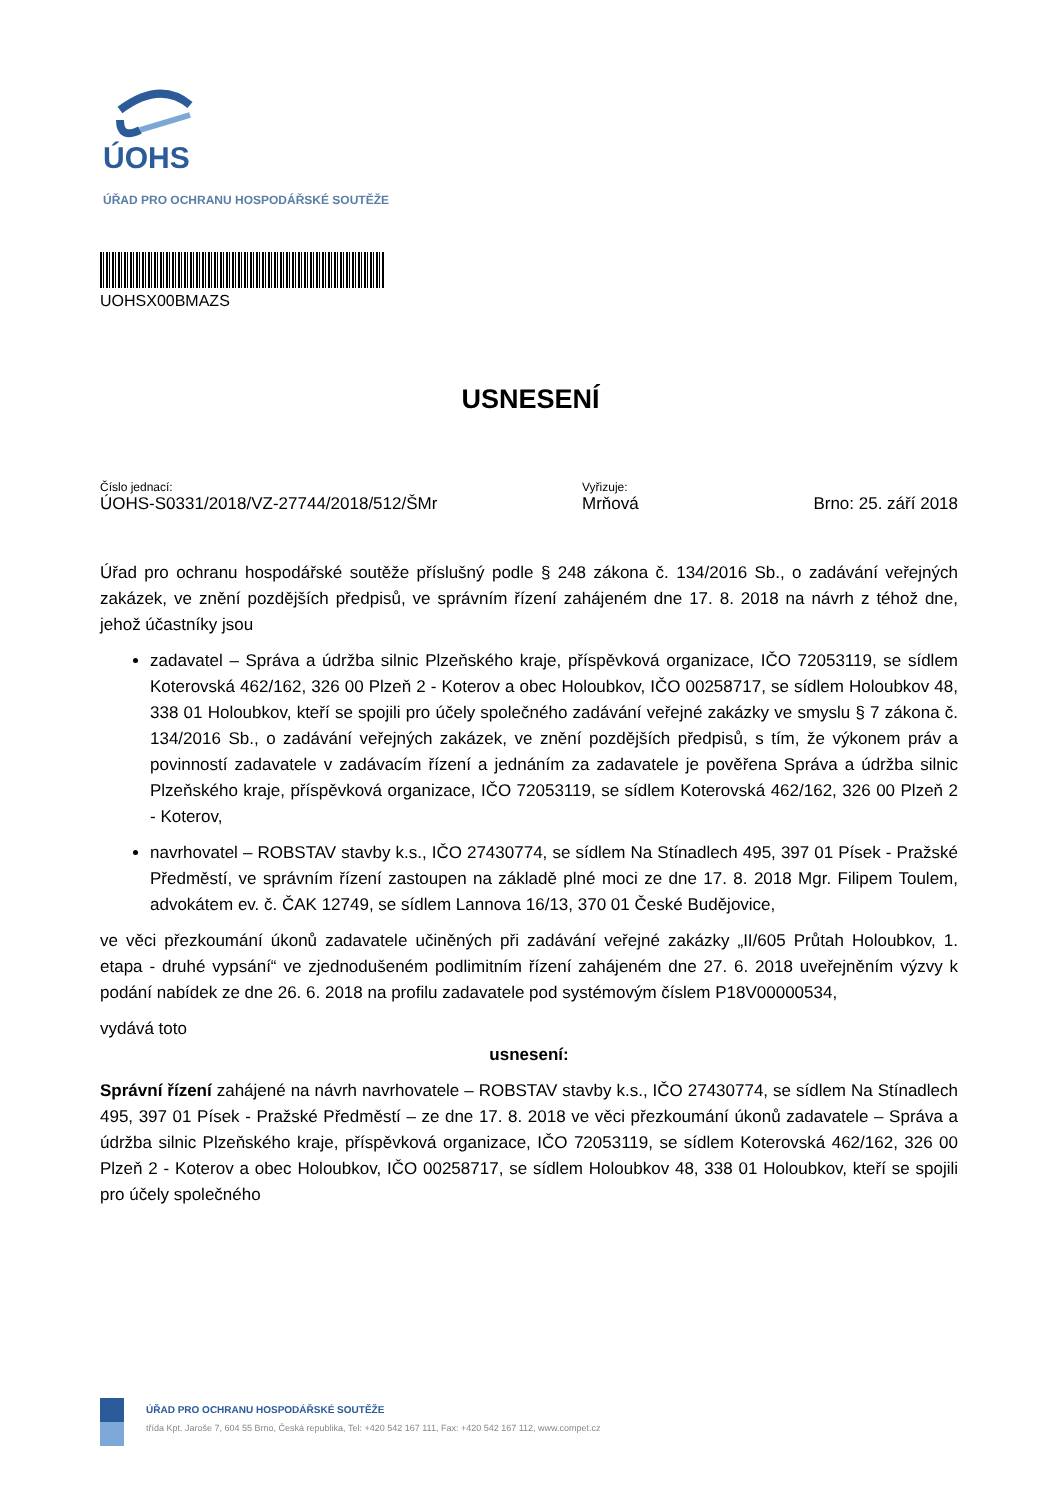ÚOHS
ÚŘAD PRO OCHRANU HOSPODÁŘSKÉ SOUTĚŽE
UOHSX00BMAZS
USNESENÍ
Číslo jednací:
ÚOHS-S0331/2018/VZ-27744/2018/512/ŠMr
Vyřizuje:
Mrňová
Brno: 25. září 2018
Úřad pro ochranu hospodářské soutěže příslušný podle § 248 zákona č. 134/2016 Sb., o zadávání veřejných zakázek, ve znění pozdějších předpisů, ve správním řízení zahájeném dne 17. 8. 2018 na návrh z téhož dne, jehož účastníky jsou
zadavatel – Správa a údržba silnic Plzeňského kraje, příspěvková organizace, IČO 72053119, se sídlem Koterovská 462/162, 326 00 Plzeň 2 - Koterov a obec Holoubkov, IČO 00258717, se sídlem Holoubkov 48, 338 01 Holoubkov, kteří se spojili pro účely společného zadávání veřejné zakázky ve smyslu § 7 zákona č. 134/2016 Sb., o zadávání veřejných zakázek, ve znění pozdějších předpisů, s tím, že výkonem práv a povinností zadavatele v zadávacím řízení a jednáním za zadavatele je pověřena Správa a údržba silnic Plzeňského kraje, příspěvková organizace, IČO 72053119, se sídlem Koterovská 462/162, 326 00 Plzeň 2 - Koterov,
navrhovatel – ROBSTAV stavby k.s., IČO 27430774, se sídlem Na Stínadlech 495, 397 01 Písek - Pražské Předměstí, ve správním řízení zastoupen na základě plné moci ze dne 17. 8. 2018 Mgr. Filipem Toulem, advokátem ev. č. ČAK 12749, se sídlem Lannova 16/13, 370 01 České Budějovice,
ve věci přezkoumání úkonů zadavatele učiněných při zadávání veřejné zakázky „II/605 Průtah Holoubkov, 1. etapa - druhé vypsání“ ve zjednodušeném podlimitním řízení zahájeném dne 27. 6. 2018 uveřejněním výzvy k podání nabídek ze dne 26. 6. 2018 na profilu zadavatele pod systémovým číslem P18V00000534,
vydává toto
usnesení:
Správní řízení zahájené na návrh navrhovatele – ROBSTAV stavby k.s., IČO 27430774, se sídlem Na Stínadlech 495, 397 01 Písek - Pražské Předměstí – ze dne 17. 8. 2018 ve věci přezkoumání úkonů zadavatele – Správa a údržba silnic Plzeňského kraje, příspěvková organizace, IČO 72053119, se sídlem Koterovská 462/162, 326 00 Plzeň 2 - Koterov a obec Holoubkov, IČO 00258717, se sídlem Holoubkov 48, 338 01 Holoubkov, kteří se spojili pro účely společného
ÚŘAD PRO OCHRANU HOSPODÁŘSKÉ SOUTĚŽE
třída Kpt. Jaroše 7, 604 55 Brno, Česká republika, Tel: +420 542 167 111, Fax: +420 542 167 112, www.compet.cz